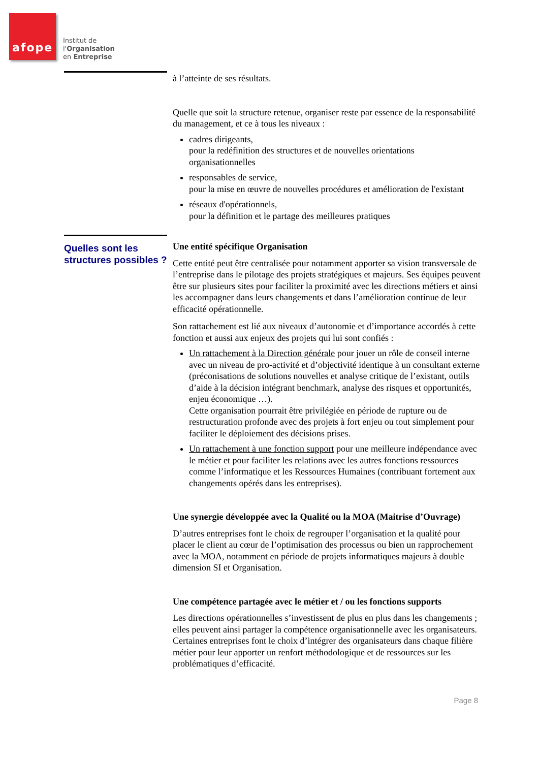afope
Institut de
l'Organisation
en Entreprise
à l’atteinte de ses résultats.
Quelle que soit la structure retenue, organiser reste par essence de la responsabilité du management, et ce à tous les niveaux :
cadres dirigeants,
pour la redéfinition des structures et de nouvelles orientations organisationnelles
responsables de service,
pour la mise en œuvre de nouvelles procédures et amélioration de l'existant
réseaux d'opérationnels,
pour la définition et le partage des meilleures pratiques
Quelles sont les structures possibles ?
Une entité spécifique Organisation
Cette entité peut être centralisée pour notamment apporter sa vision transversale de l’entreprise dans le pilotage des projets stratégiques et majeurs. Ses équipes peuvent être sur plusieurs sites pour faciliter la proximité avec les directions métiers et ainsi les accompagner dans leurs changements et dans l’amélioration continue de leur efficacité opérationnelle.
Son rattachement est lié aux niveaux d’autonomie et d’importance accordés à cette fonction et aussi aux enjeux des projets qui lui sont confiés :
Un rattachement à la Direction générale pour jouer un rôle de conseil interne avec un niveau de pro-activité et d’objectivité identique à un consultant externe (préconisations de solutions nouvelles et analyse critique de l’existant, outils d’aide à la décision intégrant benchmark, analyse des risques et opportunités, enjeu économique …).
Cette organisation pourrait être privilégiée en période de rupture ou de restructuration profonde avec des projets à fort enjeu ou tout simplement pour faciliter le déploiement des décisions prises.
Un rattachement à une fonction support pour une meilleure indépendance avec le métier et pour faciliter les relations avec les autres fonctions ressources comme l’informatique et les Ressources Humaines (contribuant fortement aux changements opérés dans les entreprises).
Une synergie développée avec la Qualité ou la MOA (Maitrise d’Ouvrage)
D’autres entreprises font le choix de regrouper l’organisation et la qualité pour placer le client au cœur de l’optimisation des processus ou bien un rapprochement avec la MOA, notamment en période de projets informatiques majeurs à double dimension SI et Organisation.
Une compétence partagée avec le métier et / ou les fonctions supports
Les directions opérationnelles s’investissent de plus en plus dans les changements ; elles peuvent ainsi partager la compétence organisationnelle avec les organisateurs. Certaines entreprises font le choix d’intégrer des organisateurs dans chaque filière métier pour leur apporter un renfort méthodologique et de ressources sur les problématiques d’efficacité.
Page 8